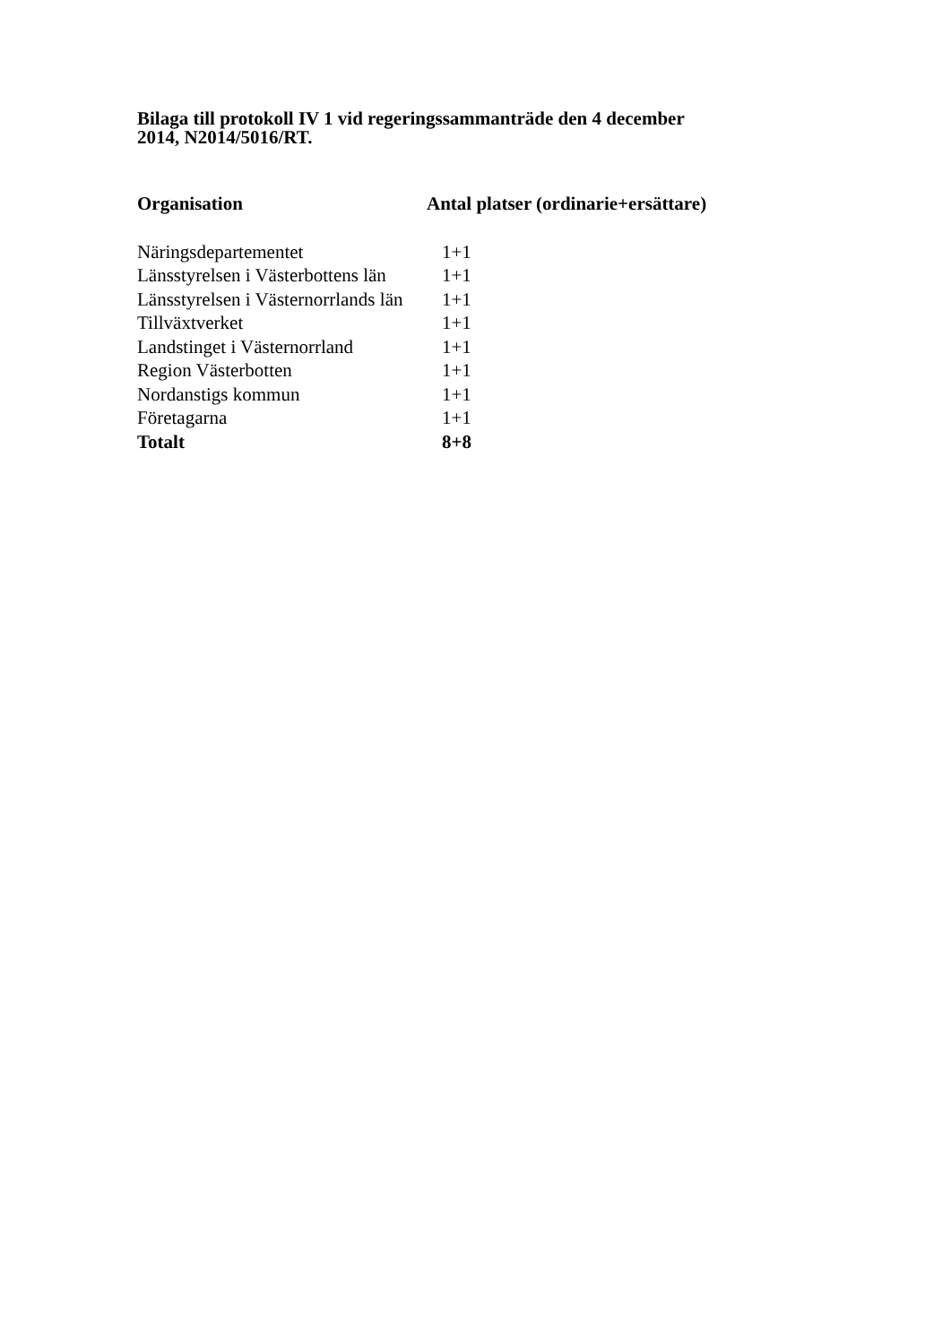Bilaga till protokoll IV 1 vid regeringssammanträde den 4 december 2014, N2014/5016/RT.
| Organisation | Antal platser (ordinarie+ersättare) |
| --- | --- |
| Näringsdepartementet | 1+1 |
| Länsstyrelsen i Västerbottens län | 1+1 |
| Länsstyrelsen i Västernorrlands län | 1+1 |
| Tillväxtverket | 1+1 |
| Landstinget i Västernorrland | 1+1 |
| Region Västerbotten | 1+1 |
| Nordanstigs kommun | 1+1 |
| Företagarna | 1+1 |
| Totalt | 8+8 |